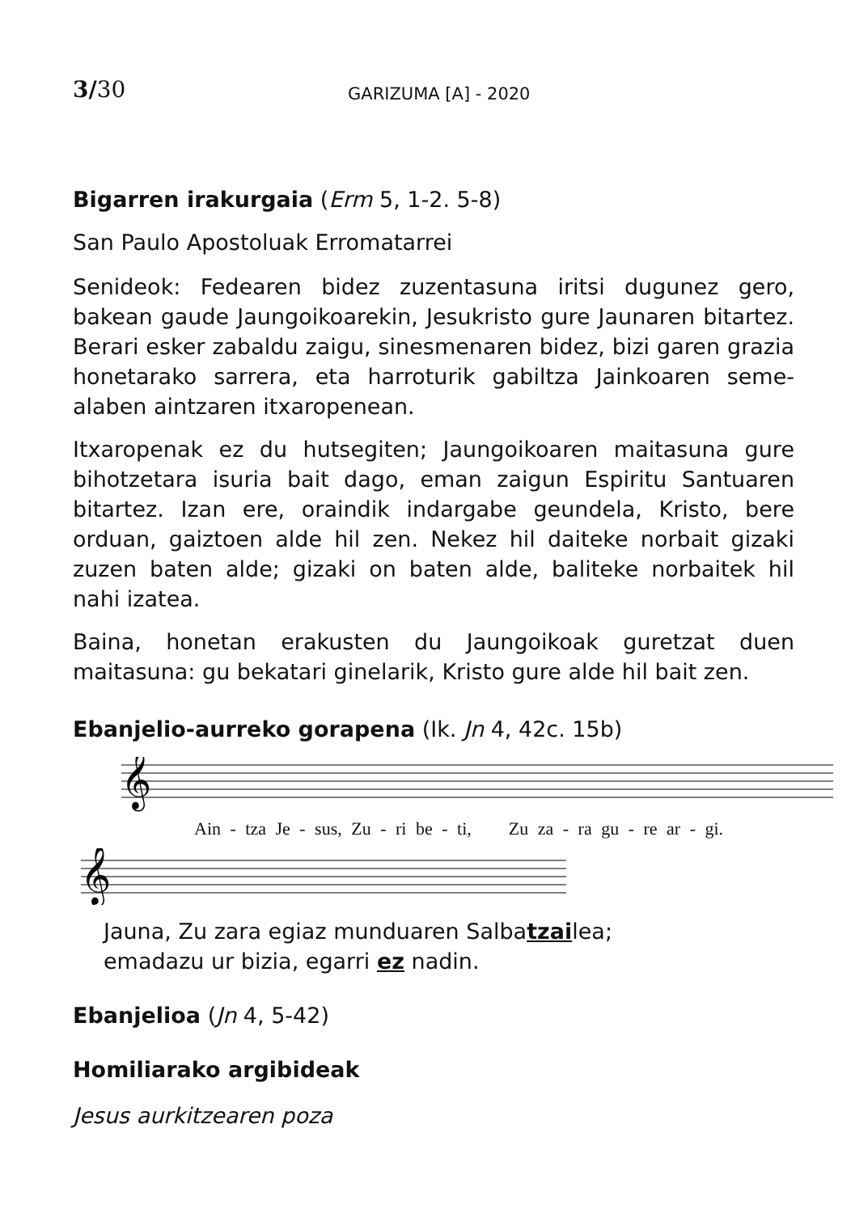3/30 GARIZUMA [A] - 2020
Bigarren irakurgaia (Erm 5, 1-2. 5-8)
San Paulo Apostoluak Erromatarrei
Senideok: Fedearen bidez zuzentasuna iritsi dugunez gero, bakean gaude Jaungoikoarekin, Jesukristo gure Jaunaren bitartez. Berari esker zabaldu zaigu, sinesmenaren bidez, bizi garen grazia honetarako sarrera, eta harroturik gabiltza Jainkoaren seme-alaben aintzaren itxaropenean.
Itxaropenak ez du hutsegiten; Jaungoikoaren maitasuna gure bihotzetara isuria bait dago, eman zaigun Espiritu Santuaren bitartez. Izan ere, oraindik indargabe geundela, Kristo, bere orduan, gaiztoen alde hil zen. Nekez hil daiteke norbait gizaki zuzen baten alde; gizaki on baten alde, baliteke norbaitek hil nahi izatea.
Baina, honetan erakusten du Jaungoikoak guretzat duen maitasuna: gu bekatari ginelarik, Kristo gure alde hil bait zen.
Ebanjelio-aurreko gorapena (Ik. Jn 4, 42c. 15b)
𝄞
Ain - tza Je - sus, Zu - ri be - ti, Zu za - ra gu - re ar - gi.
𝄞
Jauna, Zu zara egiaz munduaren Salbatzailea;
emadazu ur bizia, egarri ez nadin.
Ebanjelioa (Jn 4, 5-42)
Homiliarako argibideak
Jesus aurkitzearen poza